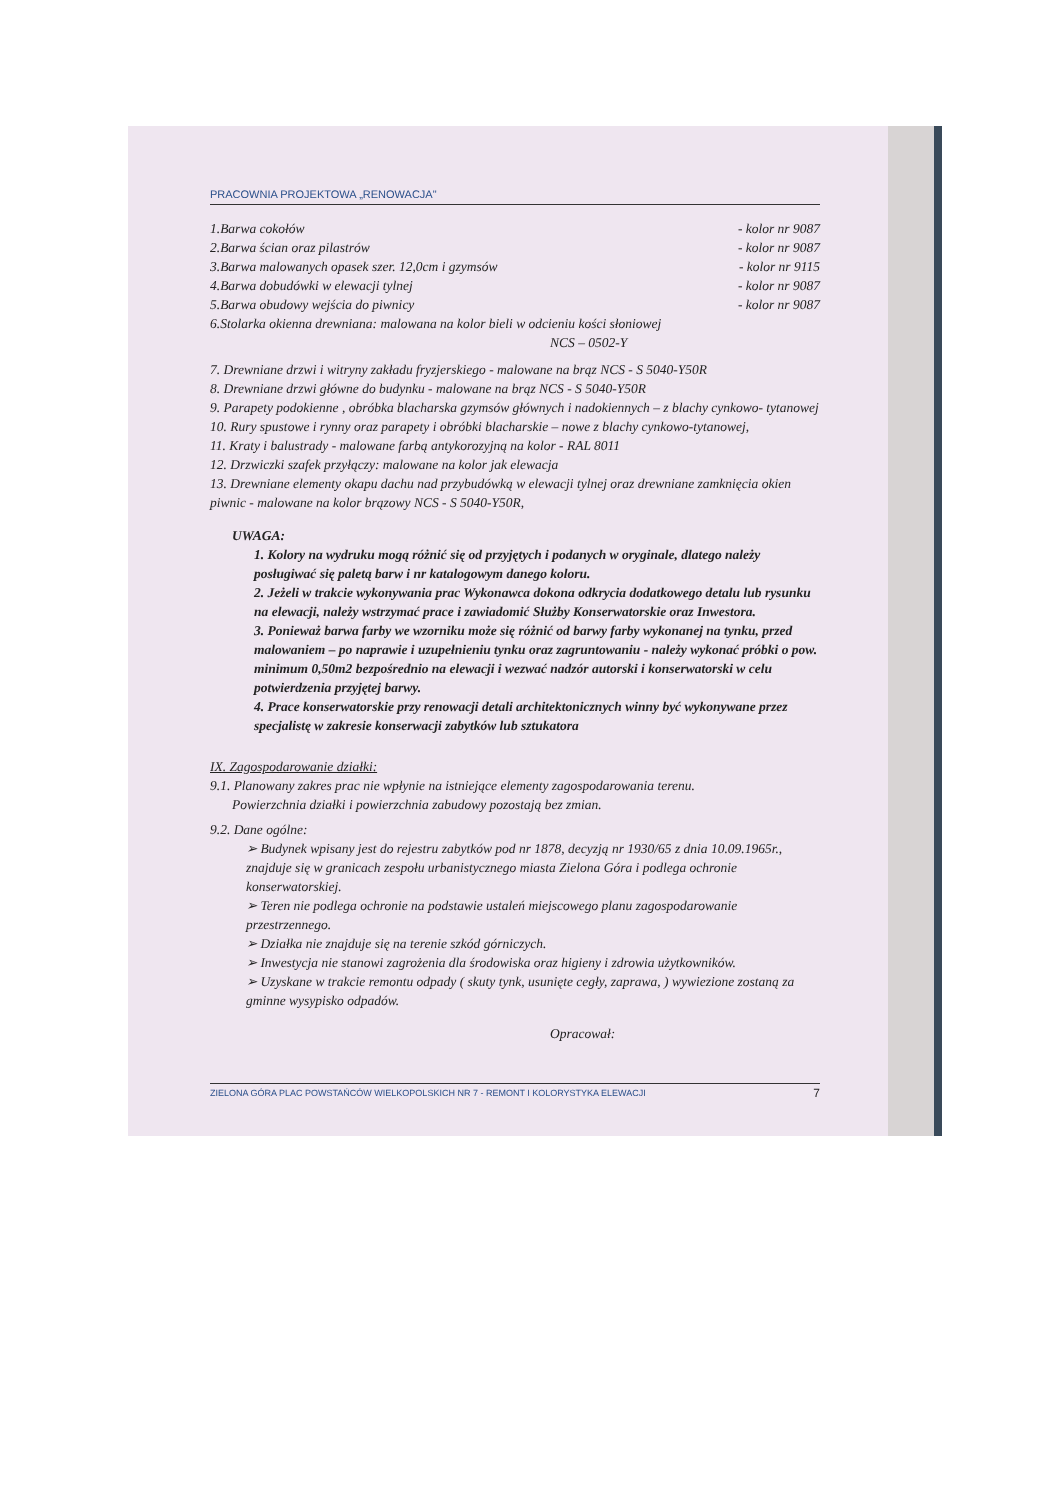PRACOWNIA PROJEKTOWA „RENOWACJA"
1.Barwa cokołów - kolor nr 9087
2.Barwa ścian oraz pilastrów - kolor nr 9087
3.Barwa malowanych opasek szer. 12,0cm i gzymsów - kolor nr 9115
4.Barwa dobudówki w elewacji tylnej - kolor nr 9087
5.Barwa obudowy wejścia do piwnicy - kolor nr 9087
6.Stolarka okienna drewniana: malowana na kolor bieli w odcieniu kości słoniowej
NCS – 0502-Y
7. Drewniane drzwi i witryny zakładu fryzjerskiego - malowane na brąz NCS - S 5040-Y50R
8. Drewniane drzwi główne do budynku - malowane na brąz NCS - S 5040-Y50R
9. Parapety podokienne , obróbka blacharska gzymsów głównych i nadokiennych – z blachy cynkowo- tytanowej
10. Rury spustowe i rynny oraz parapety i obróbki blacharskie – nowe z blachy cynkowo-tytanowej,
11. Kraty i balustrady - malowane farbą antykorozyjną na kolor - RAL 8011
12. Drzwiczki szafek przyłączy: malowane na kolor jak elewacja
13. Drewniane elementy okapu dachu nad przybudówką w elewacji tylnej oraz drewniane zamknięcia okien piwnic - malowane na kolor brązowy NCS - S 5040-Y50R,
UWAGA:
1. Kolory na wydruku mogą różnić się od przyjętych i podanych w oryginale, dlatego należy posługiwać się paletą barw i nr katalogowym danego koloru.
2. Jeżeli w trakcie wykonywania prac Wykonawca dokona odkrycia dodatkowego detalu lub rysunku na elewacji, należy wstrzymać prace i zawiadomić Służby Konserwatorskie oraz Inwestora.
3. Ponieważ barwa farby we wzorniku może się różnić od barwy farby wykonanej na tynku, przed malowaniem – po naprawie i uzupełnieniu tynku oraz zagruntowaniu - należy wykonać próbki o pow. minimum 0,50m2 bezpośrednio na elewacji i wezwać nadzór autorski i konserwatorski w celu potwierdzenia przyjętej barwy.
4. Prace konserwatorskie przy renowacji detali architektonicznych winny być wykonywane przez specjalistę w zakresie konserwacji zabytków lub sztukatora
IX. Zagospodarowanie działki:
9.1. Planowany zakres prac nie wpłynie na istniejące elementy zagospodarowania terenu.
Powierzchnia działki i powierzchnia zabudowy pozostają bez zmian.
9.2. Dane ogólne:
➢ Budynek wpisany jest do rejestru zabytków pod nr 1878, decyzją nr 1930/65 z dnia 10.09.1965r., znajduje się w granicach zespołu urbanistycznego miasta Zielona Góra i podlega ochronie konserwatorskiej.
➢ Teren nie podlega ochronie na podstawie ustaleń miejscowego planu zagospodarowanie przestrzennego.
➢ Działka nie znajduje się na terenie szkód górniczych.
➢ Inwestycja nie stanowi zagrożenia dla środowiska oraz higieny i zdrowia użytkowników.
➢ Uzyskane w trakcie remontu odpady ( skuty tynk, usunięte cegły, zaprawa, ) wywiezione zostaną za gminne wysypisko odpadów.
Opracował:
ZIELONA GÓRA PLAC POWSTAŃCÓW WIELKOPOLSKICH NR 7 - REMONT I KOLORYSTYKA ELEWACJI 7